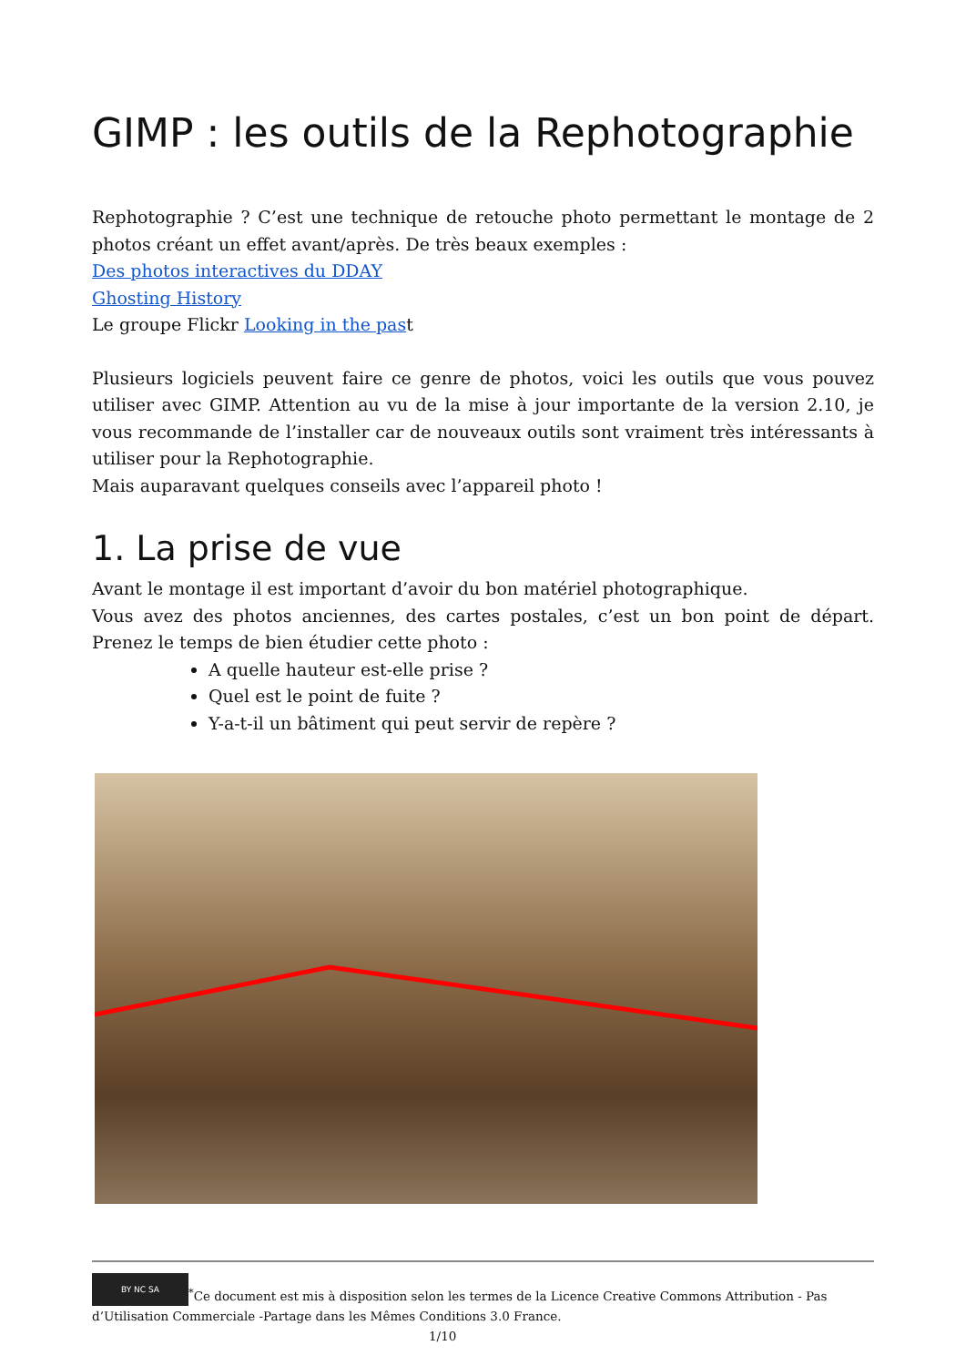GIMP : les outils de la Rephotographie
Rephotographie ? C’est une technique de retouche photo permettant le montage de 2 photos créant un effet avant/après. De très beaux exemples :
Des photos interactives du DDAY
Ghosting History
Le groupe Flickr Looking in the past
Plusieurs logiciels peuvent faire ce genre de photos, voici les outils que vous pouvez utiliser avec GIMP. Attention au vu de la mise à jour importante de la version 2.10, je vous recommande de l’installer car de nouveaux outils sont vraiment très intéressants à utiliser pour la Rephotographie.
Mais auparavant quelques conseils avec l’appareil photo !
1. La prise de vue
Avant le montage il est important d’avoir du bon matériel photographique.
Vous avez des photos anciennes, des cartes postales, c’est un bon point de départ. Prenez le temps de bien étudier cette photo :
A quelle hauteur est-elle prise ?
Quel est le point de fuite ?
Y-a-t-il un bâtiment qui peut servir de repère ?
BY NC SA<sup>*</sup>Ce document est mis à disposition selon les termes de la Licence Creative Commons Attribution - Pas d’Utilisation Commerciale -Partage dans les Mêmes Conditions 3.0 France. 1/10